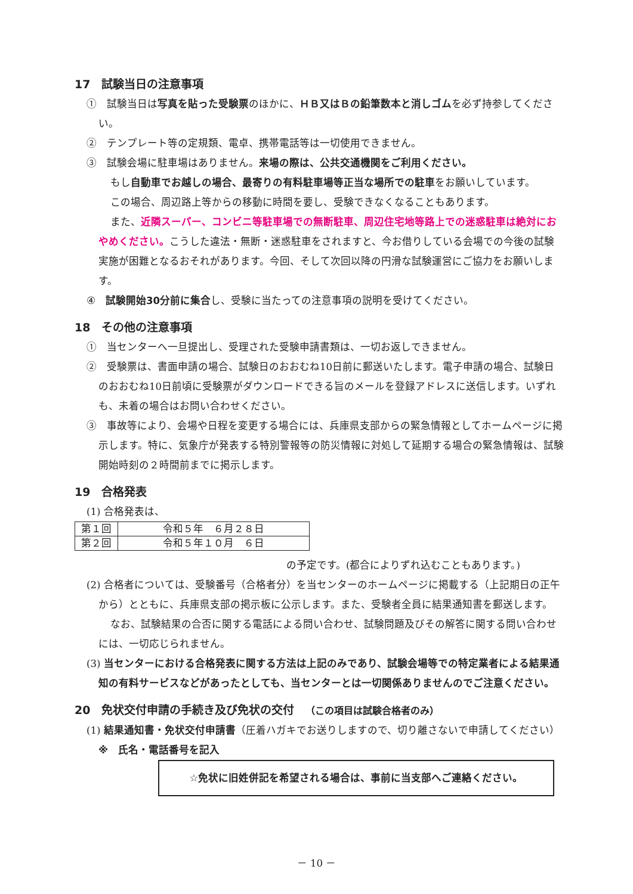17　試験当日の注意事項
①　試験当日は写真を貼った受験票のほかに、ＨＢ又はＢの鉛筆数本と消しゴムを必ず持参してください。
②　テンプレート等の定規類、電卓、携帯電話等は一切使用できません。
③　試験会場に駐車場はありません。来場の際は、公共交通機関をご利用ください。
もし自動車でお越しの場合、最寄りの有料駐車場等正当な場所での駐車をお願いしています。
この場合、周辺路上等からの移動に時間を要し、受験できなくなることもあります。
また、近隣スーパー、コンビニ等駐車場での無断駐車、周辺住宅地等路上での迷惑駐車は絶対におやめください。こうした違法・無断・迷惑駐車をされますと、今お借りしている会場での今後の試験実施が困難となるおそれがあります。今回、そして次回以降の円滑な試験運営にご協力をお願いします。
④　試験開始30分前に集合し、受験に当たっての注意事項の説明を受けてください。
18　その他の注意事項
①　当センターへ一旦提出し、受理された受験申請書類は、一切お返しできません。
②　受験票は、書面申請の場合、試験日のおおむね10日前に郵送いたします。電子申請の場合、試験日のおおむね10日前頃に受験票がダウンロードできる旨のメールを登録アドレスに送信します。いずれも、未着の場合はお問い合わせください。
③　事故等により、会場や日程を変更する場合には、兵庫県支部からの緊急情報としてホームページに掲示します。特に、気象庁が発表する特別警報等の防災情報に対処して延期する場合の緊急情報は、試験開始時刻の２時間前までに掲示します。
19　合格発表
(1) 合格発表は、
| 第１回 | 令和５年 ６月２８日 |
| 第２回 | 令和５年１０月 ６日 |
の予定です。(都合によりずれ込むこともあります。)
(2) 合格者については、受験番号（合格者分）を当センターのホームページに掲載する（上記期日の正午から）とともに、兵庫県支部の掲示板に公示します。また、受験者全員に結果通知書を郵送します。
なお、試験結果の合否に関する電話による問い合わせ、試験問題及びその解答に関する問い合わせには、一切応じられません。
(3) 当センターにおける合格発表に関する方法は上記のみであり、試験会場等での特定業者による結果通知の有料サービスなどがあったとしても、当センターとは一切関係ありませんのでご注意ください。
20　免状交付申請の手続き及び免状の交付　（この項目は試験合格者のみ）
(1) 結果通知書・免状交付申請書（圧着ハガキでお送りしますので、切り離さないで申請してください）
※　氏名・電話番号を記入
☆免状に旧姓併記を希望される場合は、事前に当支部へご連絡ください。
－ 10 －